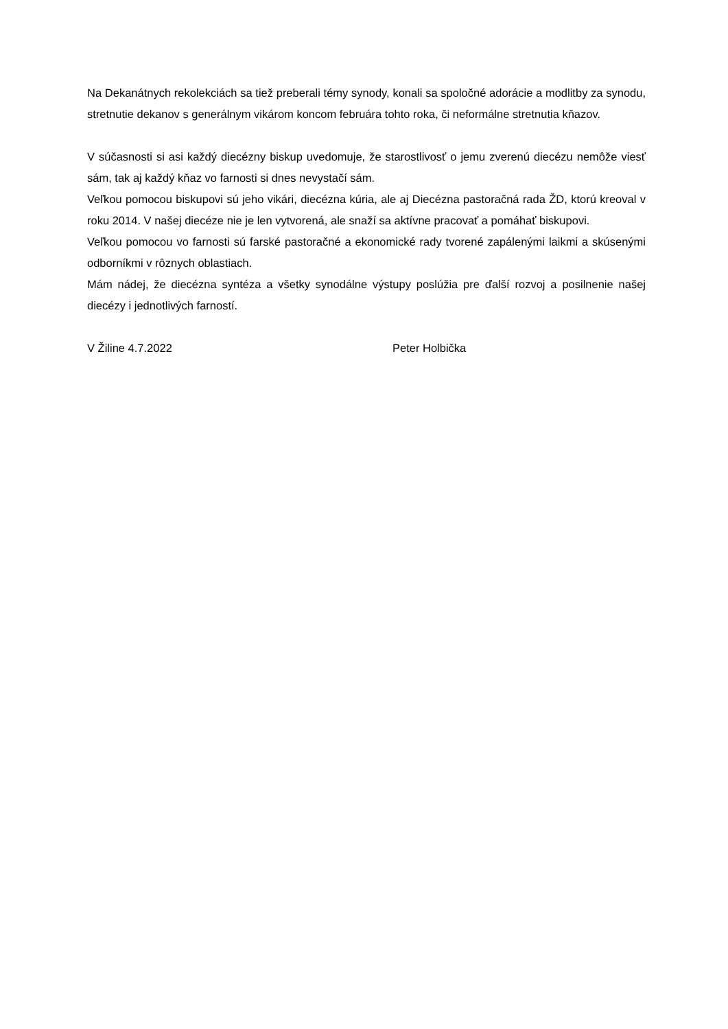Na Dekanátnych rekolekciách sa tiež preberali témy synody, konali sa spoločné adorácie a modlitby za synodu, stretnutie dekanov s generálnym vikárom koncom februára tohto roka, či neformálne stretnutia kňazov.
V súčasnosti si asi každý diecézny biskup uvedomuje, že starostlivosť o jemu zverenú diecézu nemôže viesť sám, tak aj každý kňaz vo farnosti si dnes nevystačí sám.
Veľkou pomocou biskupovi sú jeho vikári, diecézna kúria, ale aj Diecézna pastoračná rada ŽD, ktorú kreoval v roku 2014. V našej diecéze nie je len vytvorená, ale snaží sa aktívne pracovať a pomáhať biskupovi.
Veľkou pomocou vo farnosti sú farské pastoračné a ekonomické rady tvorené zapálenými laikmi a skúsenými odborníkmi v rôznych oblastiach.
Mám nádej, že diecézna syntéza a všetky synodálne výstupy poslúžia pre ďalší rozvoj a posilnenie našej diecézy i jednotlivých farností.
V Žiline 4.7.2022 Peter Holbička